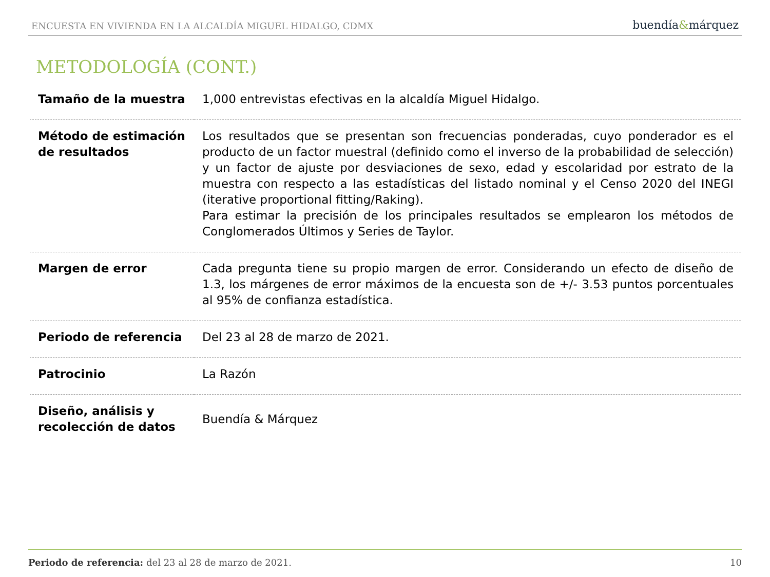ENCUESTA EN VIVIENDA EN LA ALCALDÍA MIGUEL HIDALGO, CDMX
buendía&márquez
METODOLOGÍA (CONT.)
| Tamaño de la muestra | 1,000 entrevistas efectivas en la alcaldía Miguel Hidalgo. |
| Método de estimación de resultados | Los resultados que se presentan son frecuencias ponderadas, cuyo ponderador es el producto de un factor muestral (definido como el inverso de la probabilidad de selección) y un factor de ajuste por desviaciones de sexo, edad y escolaridad por estrato de la muestra con respecto a las estadísticas del listado nominal y el Censo 2020 del INEGI (iterative proportional fitting/Raking). Para estimar la precisión de los principales resultados se emplearon los métodos de Conglomerados Últimos y Series de Taylor. |
| Margen de error | Cada pregunta tiene su propio margen de error. Considerando un efecto de diseño de 1.3, los márgenes de error máximos de la encuesta son de +/- 3.53 puntos porcentuales al 95% de confianza estadística. |
| Periodo de referencia | Del 23 al 28 de marzo de 2021. |
| Patrocinio | La Razón |
| Diseño, análisis y recolección de datos | Buendía & Márquez |
Periodo de referencia: del 23 al 28 de marzo de 2021.
10